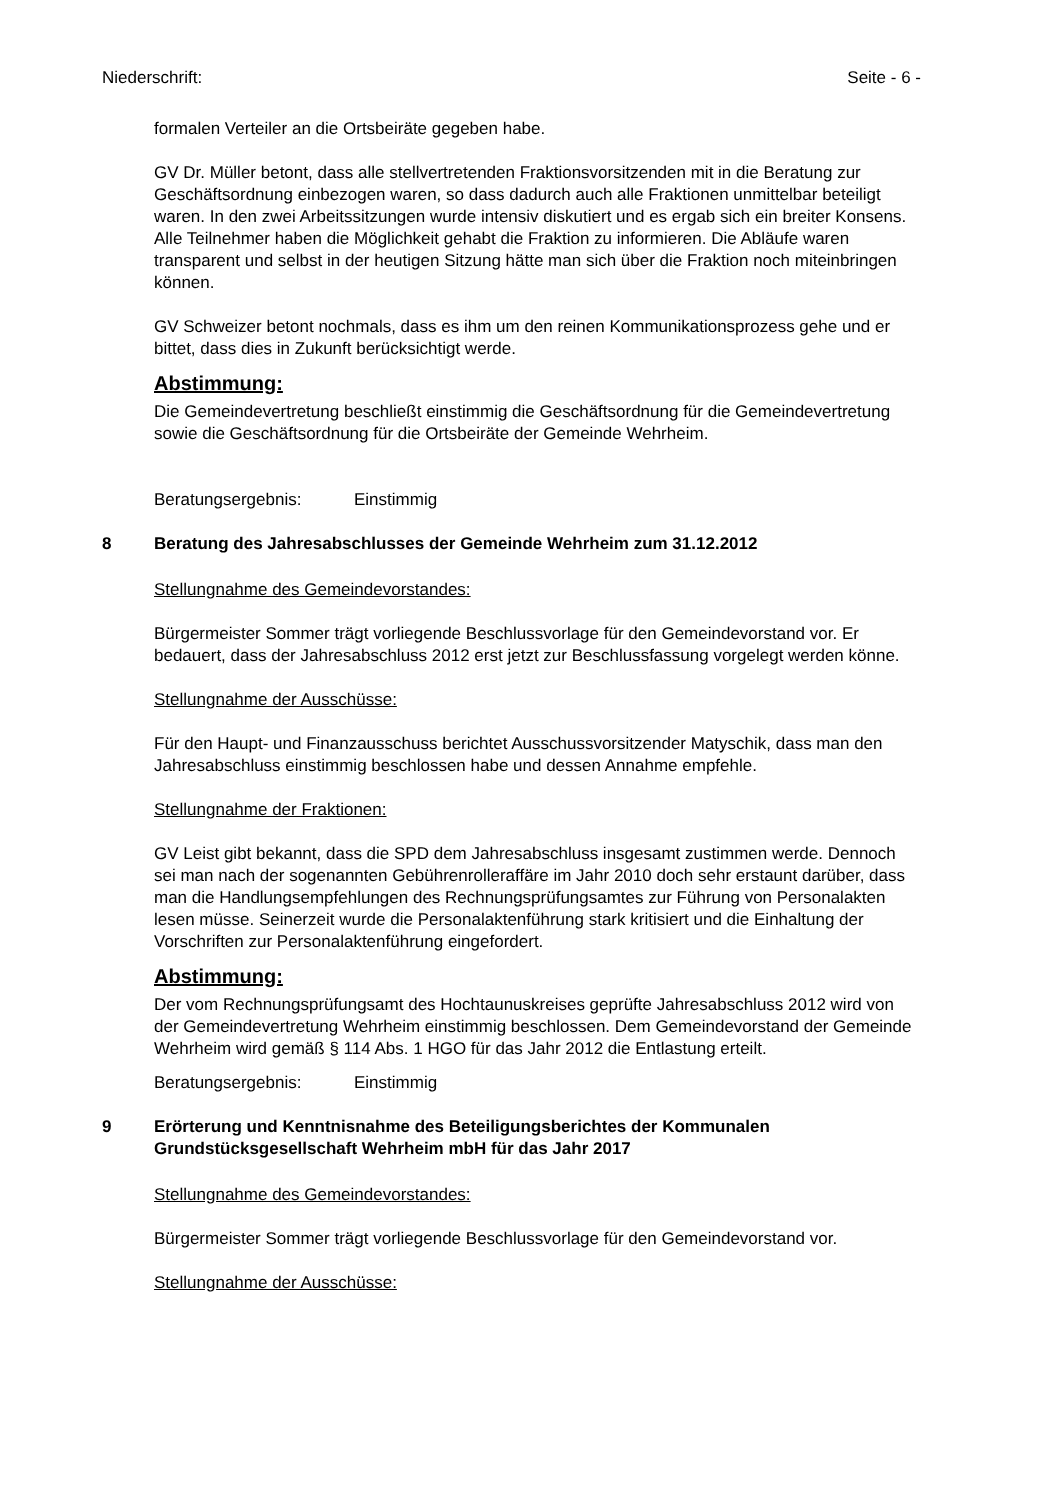Niederschrift: Seite - 6 -
formalen Verteiler an die Ortsbeiräte gegeben habe.
GV Dr. Müller betont, dass alle stellvertretenden Fraktionsvorsitzenden mit in die Beratung zur Geschäftsordnung einbezogen waren, so dass dadurch auch alle Fraktionen unmittelbar beteiligt waren. In den zwei Arbeitssitzungen wurde intensiv diskutiert und es ergab sich ein breiter Konsens. Alle Teilnehmer haben die Möglichkeit gehabt die Fraktion zu informieren. Die Abläufe waren transparent und selbst in der heutigen Sitzung hätte man sich über die Fraktion noch miteinbringen können.
GV Schweizer betont nochmals, dass es ihm um den reinen Kommunikationsprozess gehe und er bittet, dass dies in Zukunft berücksichtigt werde.
Abstimmung:
Die Gemeindevertretung beschließt einstimmig die Geschäftsordnung für die Gemeindevertretung sowie die Geschäftsordnung für die Ortsbeiräte der Gemeinde Wehrheim.
Beratungsergebnis: Einstimmig
8 Beratung des Jahresabschlusses der Gemeinde Wehrheim zum 31.12.2012
Stellungnahme des Gemeindevorstandes:
Bürgermeister Sommer trägt vorliegende Beschlussvorlage für den Gemeindevorstand vor. Er bedauert, dass der Jahresabschluss 2012 erst jetzt zur Beschlussfassung vorgelegt werden könne.
Stellungnahme der Ausschüsse:
Für den Haupt- und Finanzausschuss berichtet Ausschussvorsitzender Matyschik, dass man den Jahresabschluss einstimmig beschlossen habe und dessen Annahme empfehle.
Stellungnahme der Fraktionen:
GV Leist gibt bekannt, dass die SPD dem Jahresabschluss insgesamt zustimmen werde. Dennoch sei man nach der sogenannten Gebührenrolleraffäre im Jahr 2010 doch sehr erstaunt darüber, dass man die Handlungsempfehlungen des Rechnungsprüfungsamtes zur Führung von Personalakten lesen müsse. Seinerzeit wurde die Personalaktenführung stark kritisiert und die Einhaltung der Vorschriften zur Personalaktenführung eingefordert.
Abstimmung:
Der vom Rechnungsprüfungsamt des Hochtaunuskreises geprüfte Jahresabschluss 2012 wird von der Gemeindevertretung Wehrheim einstimmig beschlossen. Dem Gemeindevorstand der Gemeinde Wehrheim wird gemäß § 114 Abs. 1 HGO für das Jahr 2012 die Entlastung erteilt.
Beratungsergebnis: Einstimmig
9 Erörterung und Kenntnisnahme des Beteiligungsberichtes der Kommunalen Grundstücksgesellschaft Wehrheim mbH für das Jahr 2017
Stellungnahme des Gemeindevorstandes:
Bürgermeister Sommer trägt vorliegende Beschlussvorlage für den Gemeindevorstand vor.
Stellungnahme der Ausschüsse: